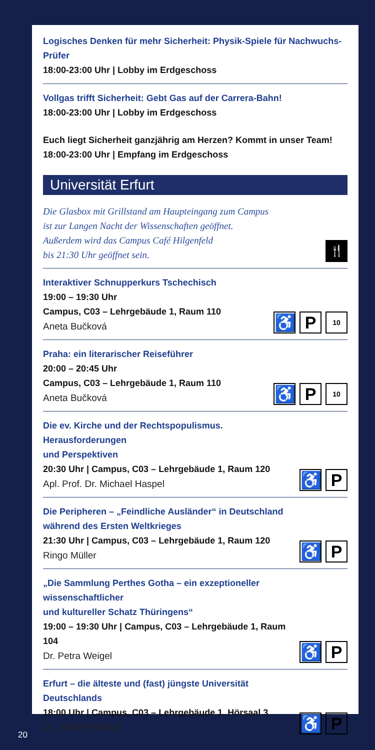Logisches Denken für mehr Sicherheit: Physik-Spiele für Nachwuchs-Prüfer
18:00-23:00 Uhr | Lobby im Erdgeschoss
Vollgas trifft Sicherheit: Gebt Gas auf der Carrera-Bahn!
18:00-23:00 Uhr | Lobby im Erdgeschoss
Euch liegt Sicherheit ganzjährig am Herzen? Kommt in unser Team!
18:00-23:00 Uhr | Empfang im Erdgeschoss
Universität Erfurt
Die Glasbox mit Grillstand am Haupteingang zum Campus
ist zur Langen Nacht der Wissenschaften geöffnet.
Außerdem wird das Campus Café Hilgenfeld
bis 21:30 Uhr geöffnet sein.
🍴
Interaktiver Schnupperkurs Tschechisch
19:00 – 19:30 Uhr
Campus, C03 – Lehrgebäude 1, Raum 110
Aneta Bučková
♿ P
10
Praha: ein literarischer Reiseführer
20:00 – 20:45 Uhr
Campus, C03 – Lehrgebäude 1, Raum 110
Aneta Bučková
♿ P
10
Die ev. Kirche und der Rechtspopulismus. Herausforderungen
und Perspektiven
20:30 Uhr | Campus, C03 – Lehrgebäude 1, Raum 120
Apl. Prof. Dr. Michael Haspel
♿ P
Die Peripheren – „Feindliche Ausländer“ in Deutschland
während des Ersten Weltkrieges
21:30 Uhr | Campus, C03 – Lehrgebäude 1, Raum 120
Ringo Müller
♿ P
„Die Sammlung Perthes Gotha – ein exzeptioneller wissenschaftlicher
und kultureller Schatz Thüringens“
19:00 – 19:30 Uhr | Campus, C03 – Lehrgebäude 1, Raum 104
Dr. Petra Weigel
♿ P
Erfurt – die älteste und (fast) jüngste Universität Deutschlands
18:00 Uhr | Campus, C03 – Lehrgebäude 1, Hörsaal 3
Dr. Steffen Raßloff
♿ P
20